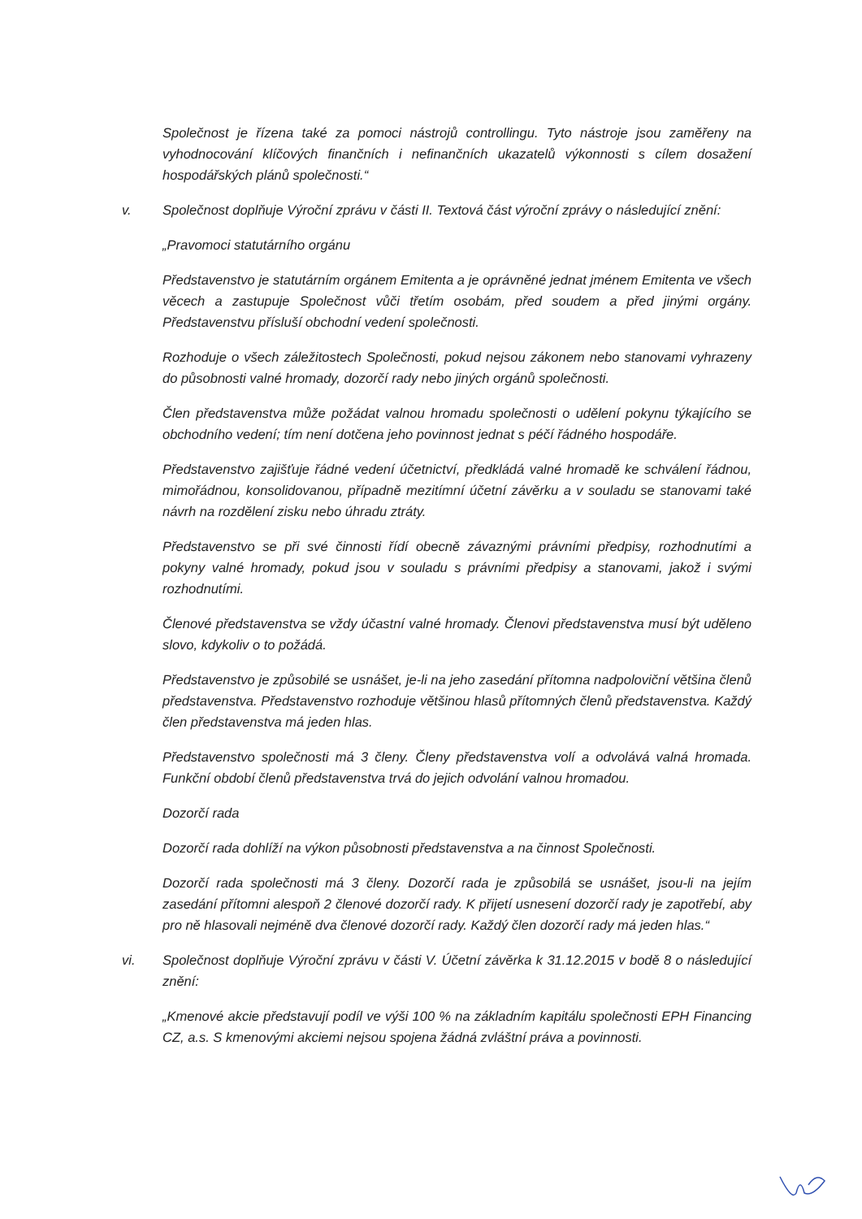Společnost je řízena také za pomoci nástrojů controllingu. Tyto nástroje jsou zaměřeny na vyhodnocování klíčových finančních i nefinančních ukazatelů výkonnosti s cílem dosažení hospodářských plánů společnosti.“
v. Společnost doplňuje Výroční zprávu v části II. Textová část výroční zprávy o následující znění:
„Pravomoci statutárního orgánu
Představenstvo je statutárním orgánem Emitenta a je oprávněné jednat jménem Emitenta ve všech věcech a zastupuje Společnost vůči třetím osobám, před soudem a před jinými orgány. Představenstvu přísluší obchodní vedení společnosti.
Rozhoduje o všech záležitostech Společnosti, pokud nejsou zákonem nebo stanovami vyhrazeny do působnosti valné hromady, dozorčí rady nebo jiných orgánů společnosti.
Člen představenstva může požádat valnou hromadu společnosti o udělení pokynu týkajícího se obchodního vedení; tím není dotčena jeho povinnost jednat s péčí řádného hospodáře.
Představenstvo zajišťuje řádné vedení účetnictví, předkládá valné hromadě ke schválení řádnou, mimořádnou, konsolidovanou, případně mezitímní účetní závěrku a v souladu se stanovami také návrh na rozdělení zisku nebo úhradu ztráty.
Představenstvo se při své činnosti řídí obecně závaznými právními předpisy, rozhodnutími a pokyny valné hromady, pokud jsou v souladu s právními předpisy a stanovami, jakož i svými rozhodnutími.
Členové představenstva se vždy účastní valné hromady. Členovi představenstva musí být uděleno slovo, kdykoliv o to požádá.
Představenstvo je způsobilé se usnášet, je-li na jeho zasedání přítomna nadpoloviční většina členů představenstva. Představenstvo rozhoduje většinou hlasů přítomných členů představenstva. Každý člen představenstva má jeden hlas.
Představenstvo společnosti má 3 členy. Členy představenstva volí a odvolává valná hromada. Funkční období členů představenstva trvá do jejich odvolání valnou hromadou.
Dozorčí rada
Dozorčí rada dohlíží na výkon působnosti představenstva a na činnost Společnosti.
Dozorčí rada společnosti má 3 členy. Dozorčí rada je způsobilá se usnášet, jsou-li na jejím zasedání přítomni alespoň 2 členové dozorčí rady. K přijetí usnesení dozorčí rady je zapotřebí, aby pro ně hlasovali nejméně dva členové dozorčí rady. Každý člen dozorčí rady má jeden hlas.“
vi. Společnost doplňuje Výroční zprávu v části V. Účetní závěrka k 31.12.2015 v bodě 8 o následující znění:
„Kmenové akcie představují podíl ve výši 100 % na základním kapitálu společnosti EPH Financing CZ, a.s. S kmenovými akciemi nejsou spojena žádná zvláštní práva a povinnosti.